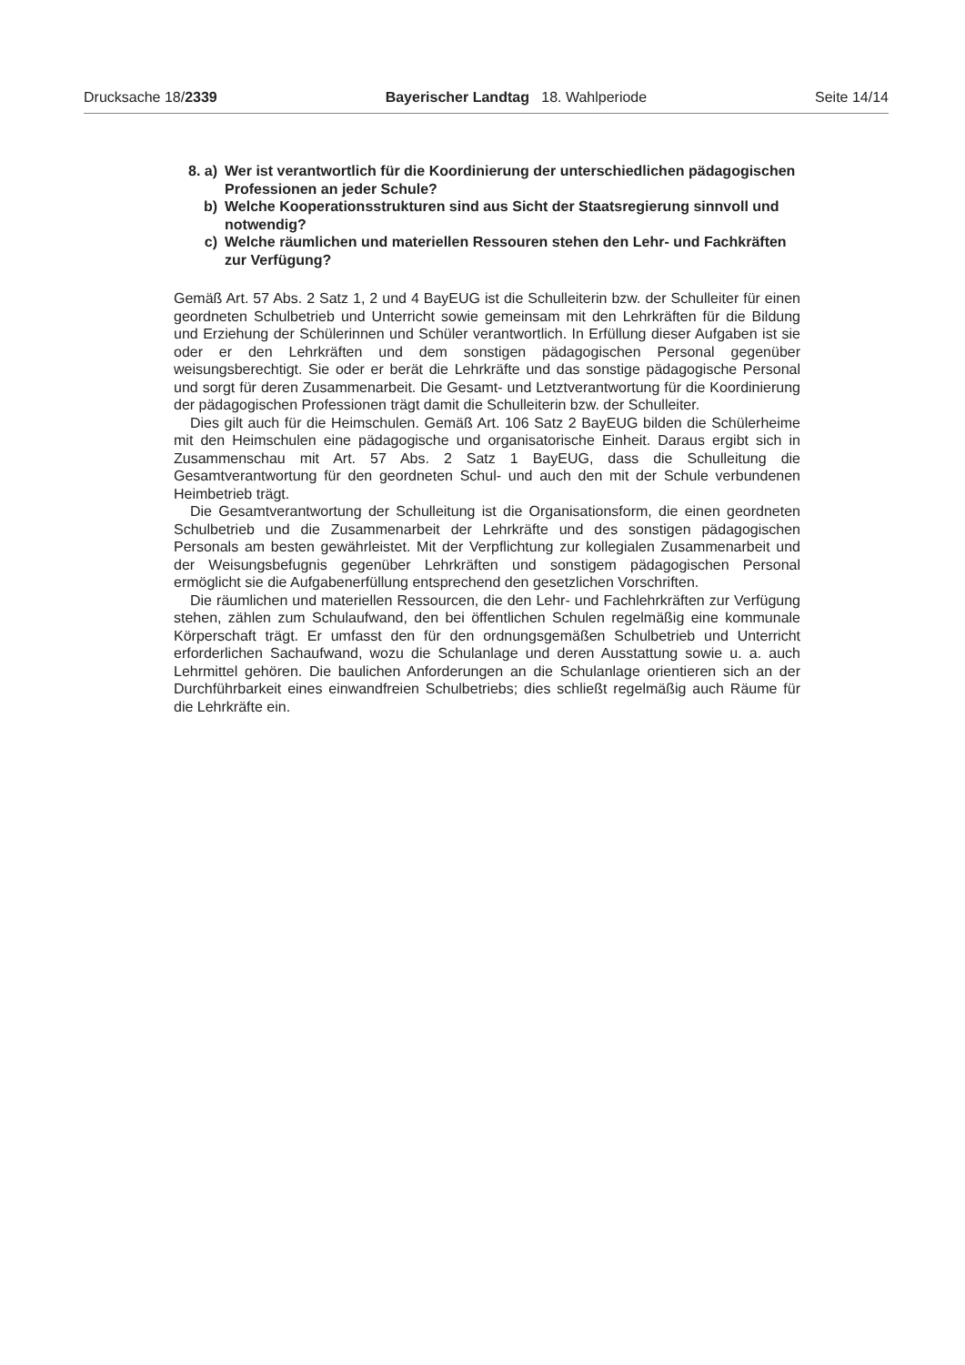Drucksache 18/2339 Bayerischer Landtag 18. Wahlperiode Seite 14/14
8. a) Wer ist verantwortlich für die Koordinierung der unterschiedlichen pädagogischen Professionen an jeder Schule?
b) Welche Kooperationsstrukturen sind aus Sicht der Staatsregierung sinnvoll und notwendig?
c) Welche räumlichen und materiellen Ressouren stehen den Lehr- und Fachkräften zur Verfügung?
Gemäß Art. 57 Abs. 2 Satz 1, 2 und 4 BayEUG ist die Schulleiterin bzw. der Schulleiter für einen geordneten Schulbetrieb und Unterricht sowie gemeinsam mit den Lehrkräften für die Bildung und Erziehung der Schülerinnen und Schüler verantwortlich. In Erfüllung dieser Aufgaben ist sie oder er den Lehrkräften und dem sonstigen pädagogischen Personal gegenüber weisungsberechtigt. Sie oder er berät die Lehrkräfte und das sonstige pädagogische Personal und sorgt für deren Zusammenarbeit. Die Gesamt- und Letztverantwortung für die Koordinierung der pädagogischen Professionen trägt damit die Schulleiterin bzw. der Schulleiter.
Dies gilt auch für die Heimschulen. Gemäß Art. 106 Satz 2 BayEUG bilden die Schülerheime mit den Heimschulen eine pädagogische und organisatorische Einheit. Daraus ergibt sich in Zusammenschau mit Art. 57 Abs. 2 Satz 1 BayEUG, dass die Schulleitung die Gesamtverantwortung für den geordneten Schul- und auch den mit der Schule verbundenen Heimbetrieb trägt.
Die Gesamtverantwortung der Schulleitung ist die Organisationsform, die einen geordneten Schulbetrieb und die Zusammenarbeit der Lehrkräfte und des sonstigen pädagogischen Personals am besten gewährleistet. Mit der Verpflichtung zur kollegialen Zusammenarbeit und der Weisungsbefugnis gegenüber Lehrkräften und sonstigem pädagogischen Personal ermöglicht sie die Aufgabenerfüllung entsprechend den gesetzlichen Vorschriften.
Die räumlichen und materiellen Ressourcen, die den Lehr- und Fachlehrkräften zur Verfügung stehen, zählen zum Schulaufwand, den bei öffentlichen Schulen regelmäßig eine kommunale Körperschaft trägt. Er umfasst den für den ordnungsgemäßen Schulbetrieb und Unterricht erforderlichen Sachaufwand, wozu die Schulanlage und deren Ausstattung sowie u. a. auch Lehrmittel gehören. Die baulichen Anforderungen an die Schulanlage orientieren sich an der Durchführbarkeit eines einwandfreien Schulbetriebs; dies schließt regelmäßig auch Räume für die Lehrkräfte ein.